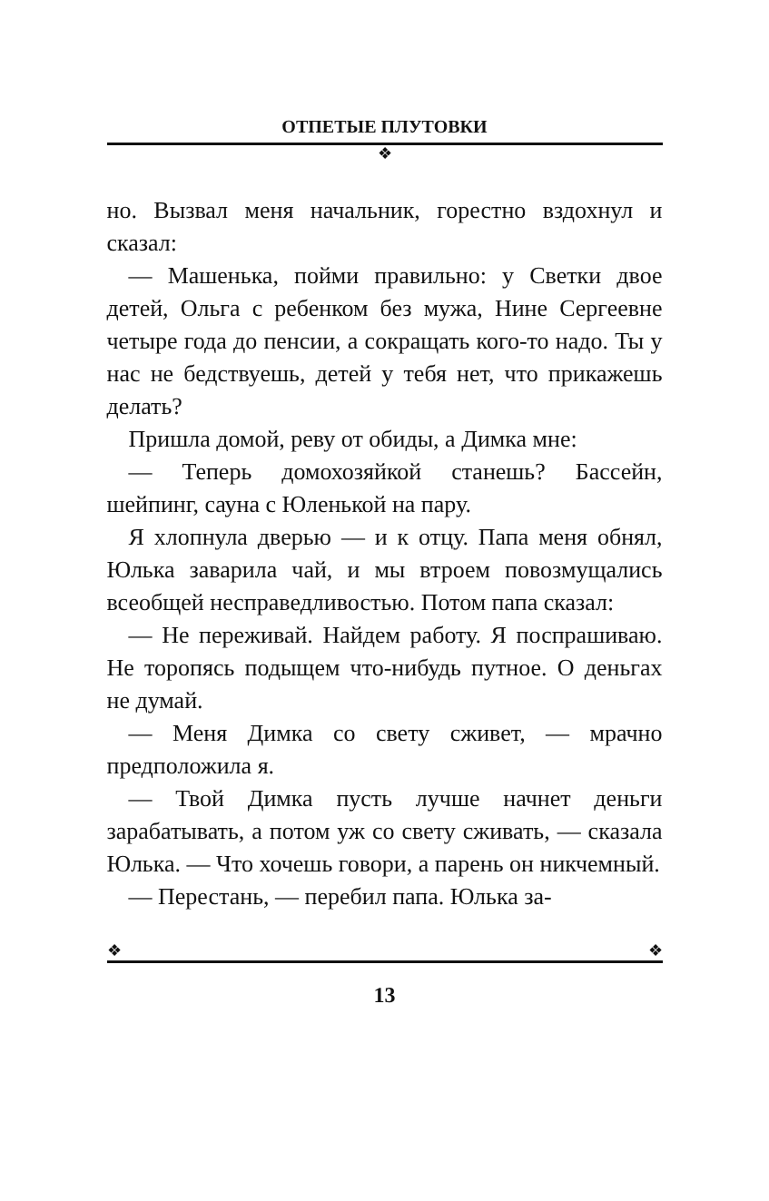ОТПЕТЫЕ ПЛУТОВКИ
❖
но. Вызвал меня начальник, горестно вздохнул и сказал:
— Машенька, пойми правильно: у Светки двое детей, Ольга с ребенком без мужа, Нине Сергеевне четыре года до пенсии, а сокращать кого-то надо. Ты у нас не бедствуешь, детей у тебя нет, что прикажешь делать?
Пришла домой, реву от обиды, а Димка мне:
— Теперь домохозяйкой станешь? Бассейн, шейпинг, сауна с Юленькой на пару.
Я хлопнула дверью — и к отцу. Папа меня обнял, Юлька заварила чай, и мы втроем повозмущались всеобщей несправедливостью. Потом папа сказал:
— Не переживай. Найдем работу. Я поспрашиваю. Не торопясь подыщем что-нибудь путное. О деньгах не думай.
— Меня Димка со свету сживет, — мрачно предположила я.
— Твой Димка пусть лучше начнет деньги зарабатывать, а потом уж со свету сживать, — сказала Юлька. — Что хочешь говори, а парень он никчемный.
— Перестань, — перебил папа. Юлька за-
❖ ❖
13